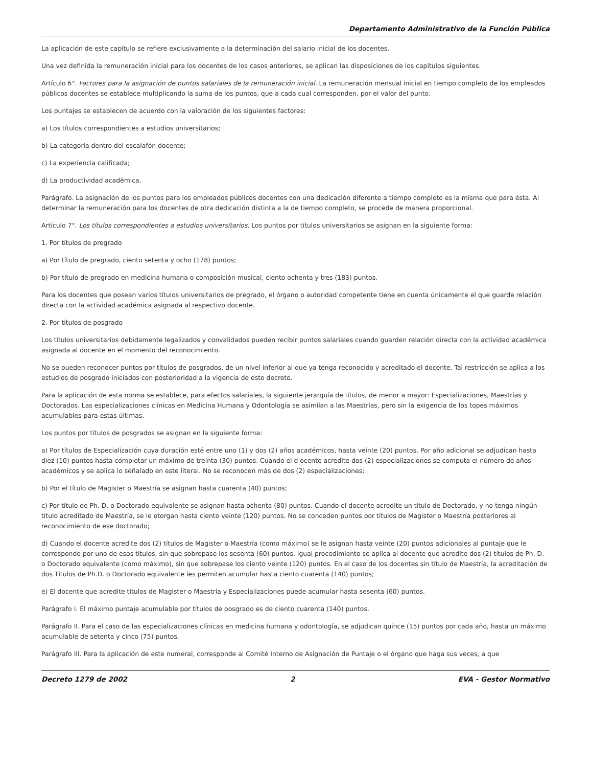Departamento Administrativo de la Función Pública
La aplicación de este capítulo se refiere exclusivamente a la determinación del salario inicial de los docentes.
Una vez definida la remuneración inicial para los docentes de los casos anteriores, se aplican las disposiciones de los capítulos siguientes.
Artículo 6°. Factores para la asignación de puntos salariales de la remuneración inicial. La remuneración mensual inicial en tiempo completo de los empleados públicos docentes se establece multiplicando la suma de los puntos, que a cada cual corresponden, por el valor del punto.
Los puntajes se establecen de acuerdo con la valoración de los siguientes factores:
a) Los títulos correspondientes a estudios universitarios;
b) La categoría dentro del escalafón docente;
c) La experiencia calificada;
d) La productividad académica.
Parágrafo. La asignación de los puntos para los empleados públicos docentes con una dedicación diferente a tiempo completo es la misma que para ésta. Al determinar la remuneración para los docentes de otra dedicación distinta a la de tiempo completo, se procede de manera proporcional.
Artículo 7°. Los títulos correspondientes a estudios universitarios. Los puntos por títulos universitarios se asignan en la siguiente forma:
1. Por títulos de pregrado
a) Por título de pregrado, ciento setenta y ocho (178) puntos;
b) Por título de pregrado en medicina humana o composición musical, ciento ochenta y tres (183) puntos.
Para los docentes que posean varios títulos universitarios de pregrado, el órgano o autoridad competente tiene en cuenta únicamente el que guarde relación directa con la actividad académica asignada al respectivo docente.
2. Por títulos de posgrado
Los títulos universitarios debidamente legalizados y convalidados pueden recibir puntos salariales cuando guarden relación directa con la actividad académica asignada al docente en el momento del reconocimiento.
No se pueden reconocer puntos por títulos de posgrados, de un nivel inferior al que ya tenga reconocido y acreditado el docente. Tal restricción se aplica a los estudios de posgrado iniciados con posterioridad a la vigencia de este decreto.
Para la aplicación de esta norma se establece, para efectos salariales, la siguiente jerarquía de títulos, de menor a mayor: Especializaciones, Maestrías y Doctorados. Las especializaciones clínicas en Medicina Humana y Odontología se asimilan a las Maestrías, pero sin la exigencia de los topes máximos acumulables para estas últimas.
Los puntos por títulos de posgrados se asignan en la siguiente forma:
a) Por títulos de Especialización cuya duración esté entre uno (1) y dos (2) años académicos, hasta veinte (20) puntos. Por año adicional se adjudican hasta diez (10) puntos hasta completar un máximo de treinta (30) puntos. Cuando el d ocente acredite dos (2) especializaciones se computa el número de años académicos y se aplica lo señalado en este literal. No se reconocen más de dos (2) especializaciones;
b) Por el título de Magister o Maestría se asignan hasta cuarenta (40) puntos;
c) Por título de Ph. D. o Doctorado equivalente se asignan hasta ochenta (80) puntos. Cuando el docente acredite un título de Doctorado, y no tenga ningún título acreditado de Maestría, se le otorgan hasta ciento veinte (120) puntos. No se conceden puntos por títulos de Magister o Maestría posteriores al reconocimiento de ese doctorado;
d) Cuando el docente acredite dos (2) títulos de Magister o Maestría (como máximo) se le asignan hasta veinte (20) puntos adicionales al puntaje que le corresponde por uno de esos títulos, sin que sobrepase los sesenta (60) puntos. Igual procedimiento se aplica al docente que acredite dos (2) títulos de Ph. D. o Doctorado equivalente (como máximo), sin que sobrepase los ciento veinte (120) puntos. En el caso de los docentes sin título de Maestría, la acreditación de dos Títulos de Ph.D. o Doctorado equivalente les permiten acumular hasta ciento cuarenta (140) puntos;
e) El docente que acredite títulos de Magister o Maestría y Especializaciones puede acumular hasta sesenta (60) puntos.
Parágrafo I. El máximo puntaje acumulable por títulos de posgrado es de ciento cuarenta (140) puntos.
Parágrafo II. Para el caso de las especializaciones clínicas en medicina humana y odontología, se adjudican quince (15) puntos por cada año, hasta un máximo acumulable de setenta y cinco (75) puntos.
Parágrafo III. Para la aplicación de este numeral, corresponde al Comité Interno de Asignación de Puntaje o el órgano que haga sus veces, a que
Decreto 1279 de 2002 2 EVA - Gestor Normativo